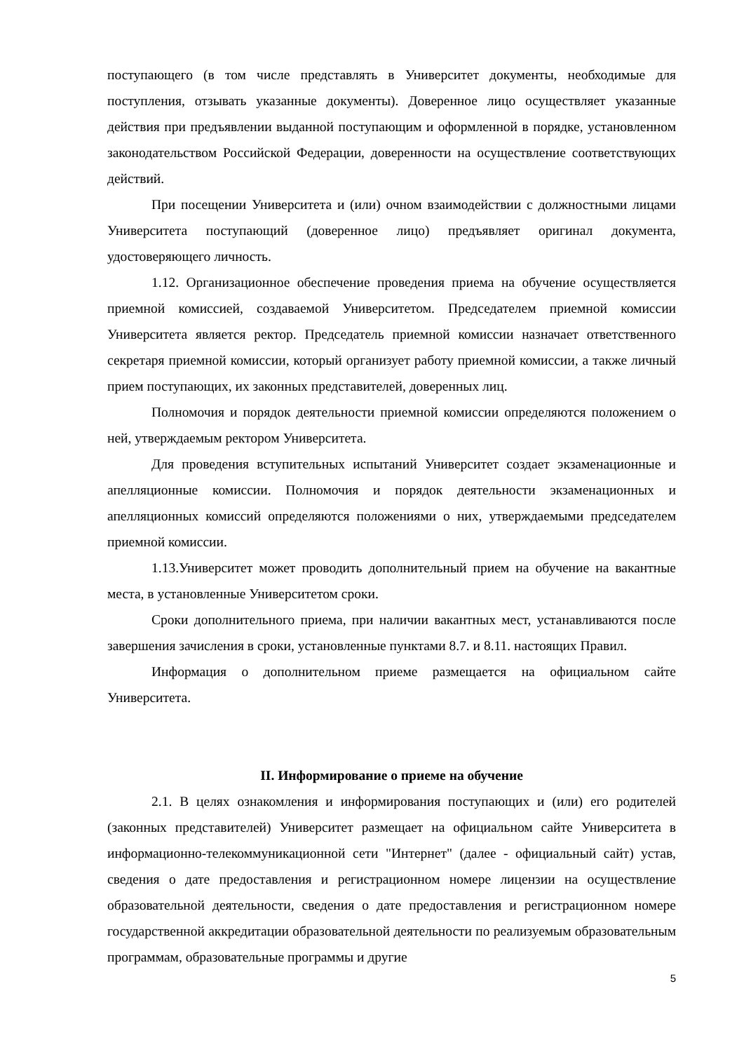поступающего (в том числе представлять в Университет документы, необходимые для поступления, отзывать указанные документы). Доверенное лицо осуществляет указанные действия при предъявлении выданной поступающим и оформленной в порядке, установленном законодательством Российской Федерации, доверенности на осуществление соответствующих действий.
При посещении Университета и (или) очном взаимодействии с должностными лицами Университета поступающий (доверенное лицо) предъявляет оригинал документа, удостоверяющего личность.
1.12. Организационное обеспечение проведения приема на обучение осуществляется приемной комиссией, создаваемой Университетом. Председателем приемной комиссии Университета является ректор. Председатель приемной комиссии назначает ответственного секретаря приемной комиссии, который организует работу приемной комиссии, а также личный прием поступающих, их законных представителей, доверенных лиц.
Полномочия и порядок деятельности приемной комиссии определяются положением о ней, утверждаемым ректором Университета.
Для проведения вступительных испытаний Университет создает экзаменационные и апелляционные комиссии. Полномочия и порядок деятельности экзаменационных и апелляционных комиссий определяются положениями о них, утверждаемыми председателем приемной комиссии.
1.13.Университет может проводить дополнительный прием на обучение на вакантные места, в установленные Университетом сроки.
Сроки дополнительного приема, при наличии вакантных мест, устанавливаются после завершения зачисления в сроки, установленные пунктами 8.7. и 8.11. настоящих Правил.
Информация о дополнительном приеме размещается на официальном сайте Университета.
II. Информирование о приеме на обучение
2.1. В целях ознакомления и информирования поступающих и (или) его родителей (законных представителей) Университет размещает на официальном сайте Университета в информационно-телекоммуникационной сети "Интернет" (далее - официальный сайт) устав, сведения о дате предоставления и регистрационном номере лицензии на осуществление образовательной деятельности, сведения о дате предоставления и регистрационном номере государственной аккредитации образовательной деятельности по реализуемым образовательным программам, образовательные программы и другие
5